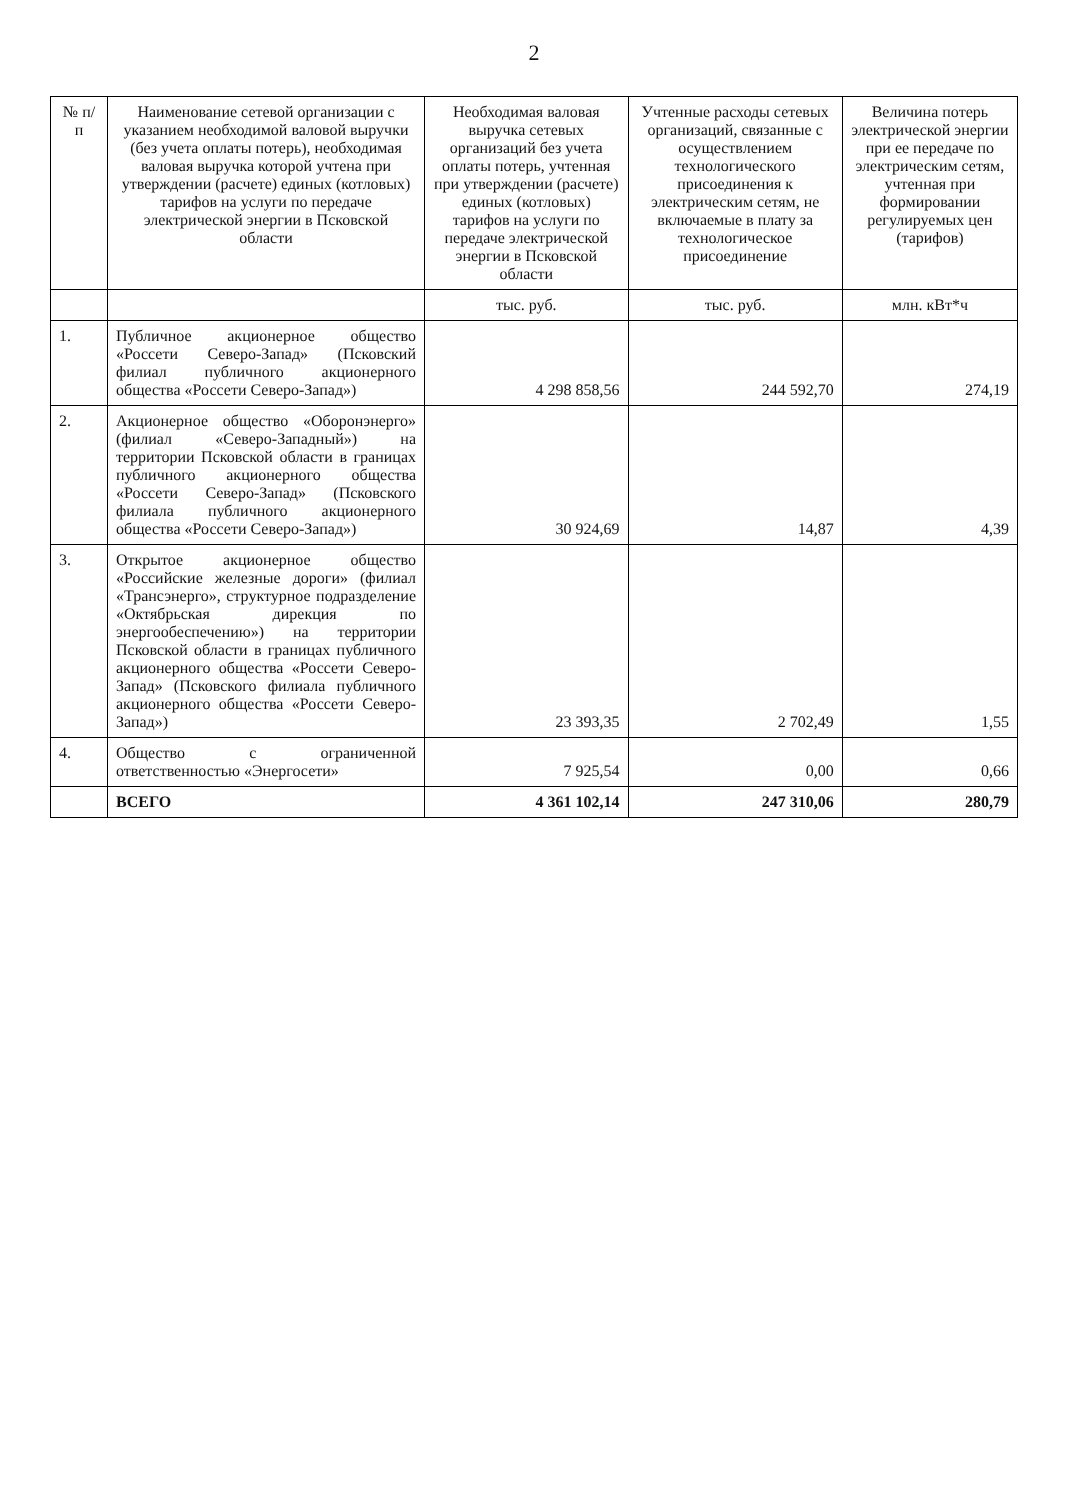2
| № п/п | Наименование сетевой организации с указанием необходимой валовой выручки (без учета оплаты потерь), необходимая валовая выручка которой учтена при утверждении (расчете) единых (котловых) тарифов на услуги по передаче электрической энергии в Псковской области | Необходимая валовая выручка сетевых организаций без учета оплаты потерь, учтенная при утверждении (расчете) единых (котловых) тарифов на услуги по передаче электрической энергии в Псковской области | Учтенные расходы сетевых организаций, связанные с осуществлением технологического присоединения к электрическим сетям, не включаемые в плату за технологическое присоединение | Величина потерь электрической энергии при ее передаче по электрическим сетям, учтенная при формировании регулируемых цен (тарифов) |
| --- | --- | --- | --- | --- |
| | | тыс. руб. | тыс. руб. | млн. кВт*ч |
| 1. | Публичное акционерное общество «Россети Северо-Запад» (Псковский филиал публичного акционерного общества «Россети Северо-Запад») | 4 298 858,56 | 244 592,70 | 274,19 |
| 2. | Акционерное общество «Оборонэнерго» (филиал «Северо-Западный») на территории Псковской области в границах публичного акционерного общества «Россети Северо-Запад» (Псковского филиала публичного акционерного общества «Россети Северо-Запад») | 30 924,69 | 14,87 | 4,39 |
| 3. | Открытое акционерное общество «Российские железные дороги» (филиал «Трансэнерго», структурное подразделение «Октябрьская дирекция по энергообеспечению») на территории Псковской области в границах публичного акционерного общества «Россети Северо-Запад» (Псковского филиала публичного акционерного общества «Россети Северо-Запад») | 23 393,35 | 2 702,49 | 1,55 |
| 4. | Общество с ограниченной ответственностью «Энергосети» | 7 925,54 | 0,00 | 0,66 |
| | ВСЕГО | 4 361 102,14 | 247 310,06 | 280,79 |